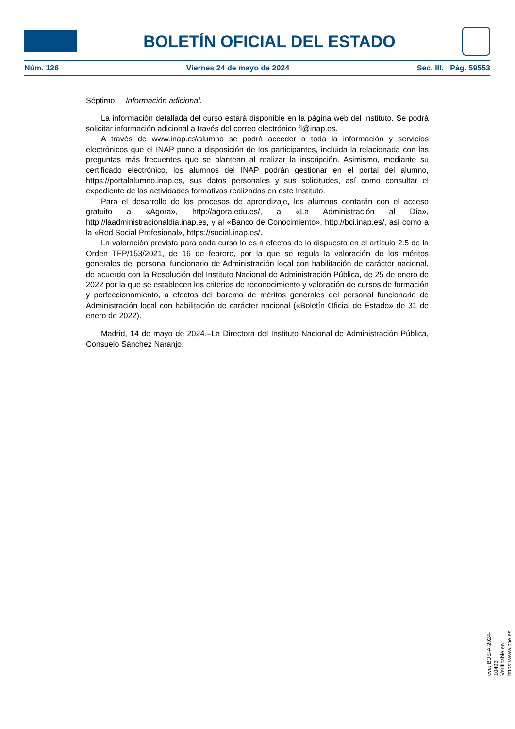BOLETÍN OFICIAL DEL ESTADO
Núm. 126 Viernes 24 de mayo de 2024 Sec. III. Pág. 59553
Séptimo. Información adicional.
La información detallada del curso estará disponible en la página web del Instituto. Se podrá solicitar información adicional a través del correo electrónico fl@inap.es.
A través de www.inap.es\alumno se podrá acceder a toda la información y servicios electrónicos que el INAP pone a disposición de los participantes, incluida la relacionada con las preguntas más frecuentes que se plantean al realizar la inscripción. Asimismo, mediante su certificado electrónico, los alumnos del INAP podrán gestionar en el portal del alumno, https://portalalumno.inap.es, sus datos personales y sus solicitudes, así como consultar el expediente de las actividades formativas realizadas en este Instituto.
Para el desarrollo de los procesos de aprendizaje, los alumnos contarán con el acceso gratuito a «Ágora», http://agora.edu.es/, a «La Administración al Día», http://laadministracionaldia.inap.es, y al «Banco de Conocimiento», http://bci.inap.es/, así como a la «Red Social Profesional», https://social.inap.es/.
La valoración prevista para cada curso lo es a efectos de lo dispuesto en el artículo 2.5 de la Orden TFP/153/2021, de 16 de febrero, por la que se regula la valoración de los méritos generales del personal funcionario de Administración local con habilitación de carácter nacional, de acuerdo con la Resolución del Instituto Nacional de Administración Pública, de 25 de enero de 2022 por la que se establecen los criterios de reconocimiento y valoración de cursos de formación y perfeccionamiento, a efectos del baremo de méritos generales del personal funcionario de Administración local con habilitación de carácter nacional («Boletín Oficial de Estado» de 31 de enero de 2022).
Madrid, 14 de mayo de 2024.–La Directora del Instituto Nacional de Administración Pública, Consuelo Sánchez Naranjo.
cve: BOE-A-2024-10493
Verificable en https://www.boe.es